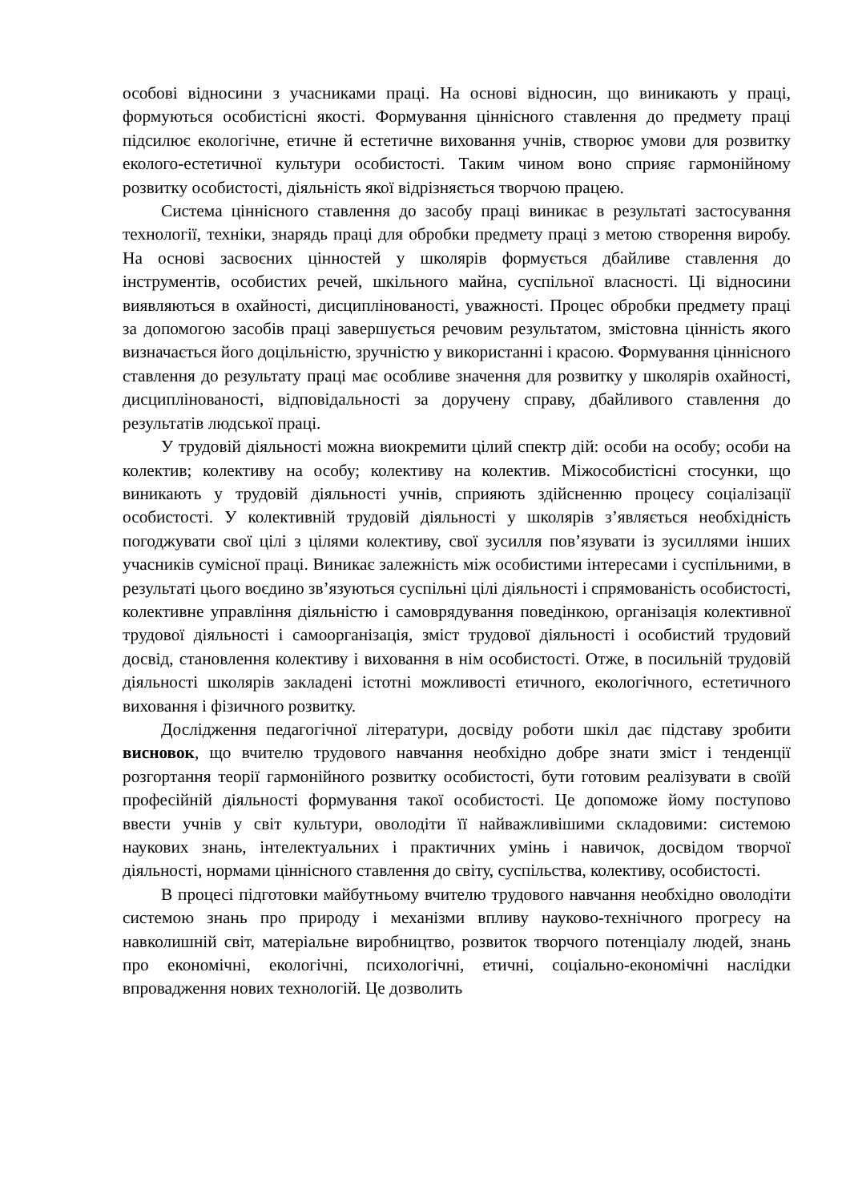особові відносини з учасниками праці. На основі відносин, що виникають у праці, формуються особистісні якості. Формування ціннісного ставлення до предмету праці підсилює екологічне, етичне й естетичне виховання учнів, створює умови для розвитку еколого-естетичної культури особистості. Таким чином воно сприяє гармонійному розвитку особистості, діяльність якої відрізняється творчою працею.
Система ціннісного ставлення до засобу праці виникає в результаті застосування технології, техніки, знарядь праці для обробки предмету праці з метою створення виробу. На основі засвоєних цінностей у школярів формується дбайливе ставлення до інструментів, особистих речей, шкільного майна, суспільної власності. Ці відносини виявляються в охайності, дисциплінованості, уважності. Процес обробки предмету праці за допомогою засобів праці завершується речовим результатом, змістовна цінність якого визначається його доцільністю, зручністю у використанні і красою. Формування ціннісного ставлення до результату праці має особливе значення для розвитку у школярів охайності, дисциплінованості, відповідальності за доручену справу, дбайливого ставлення до результатів людської праці.
У трудовій діяльності можна виокремити цілий спектр дій: особи на особу; особи на колектив; колективу на особу; колективу на колектив. Міжособистісні стосунки, що виникають у трудовій діяльності учнів, сприяють здійсненню процесу соціалізації особистості. У колективній трудовій діяльності у школярів з’являється необхідність погоджувати свої цілі з цілями колективу, свої зусилля пов’язувати із зусиллями інших учасників сумісної праці. Виникає залежність між особистими інтересами і суспільними, в результаті цього воєдино зв’язуються суспільні цілі діяльності і спрямованість особистості, колективне управління діяльністю і самоврядування поведінкою, організація колективної трудової діяльності і самоорганізація, зміст трудової діяльності і особистий трудовий досвід, становлення колективу і виховання в нім особистості. Отже, в посильній трудовій діяльності школярів закладені істотні можливості етичного, екологічного, естетичного виховання і фізичного розвитку.
Дослідження педагогічної літератури, досвіду роботи шкіл дає підставу зробити висновок, що вчителю трудового навчання необхідно добре знати зміст і тенденції розгортання теорії гармонійного розвитку особистості, бути готовим реалізувати в своїй професійній діяльності формування такої особистості. Це допоможе йому поступово ввести учнів у світ культури, оволодіти її найважливішими складовими: системою наукових знань, інтелектуальних і практичних умінь і навичок, досвідом творчої діяльності, нормами ціннісного ставлення до світу, суспільства, колективу, особистості.
В процесі підготовки майбутньому вчителю трудового навчання необхідно оволодіти системою знань про природу і механізми впливу науково-технічного прогресу на навколишній світ, матеріальне виробництво, розвиток творчого потенціалу людей, знань про економічні, екологічні, психологічні, етичні, соціально-економічні наслідки впровадження нових технологій. Це дозволить